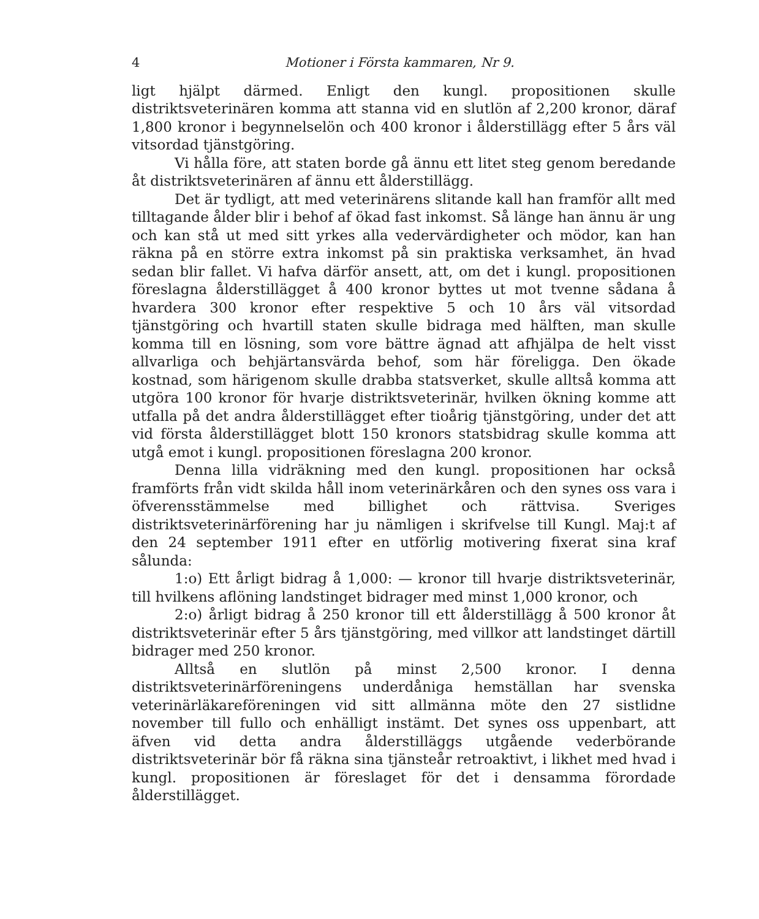4 Motioner i Första kammaren, Nr 9.
ligt hjälpt därmed. Enligt den kungl. propositionen skulle distriktsveterinären komma att stanna vid en slutlön af 2,200 kronor, däraf 1,800 kronor i begynnelselön och 400 kronor i ålderstillägg efter 5 års väl vitsordad tjänstgöring.
Vi hålla före, att staten borde gå ännu ett litet steg genom beredande åt distriktsveterinären af ännu ett ålderstillägg.
Det är tydligt, att med veterinärens slitande kall han framför allt med tilltagande ålder blir i behof af ökad fast inkomst. Så länge han ännu är ung och kan stå ut med sitt yrkes alla vedervärdigheter och mödor, kan han räkna på en större extra inkomst på sin praktiska verksamhet, än hvad sedan blir fallet. Vi hafva därför ansett, att, om det i kungl. propositionen föreslagna ålderstillägget å 400 kronor byttes ut mot tvenne sådana å hvardera 300 kronor efter respektive 5 och 10 års väl vitsordad tjänstgöring och hvartill staten skulle bidraga med hälften, man skulle komma till en lösning, som vore bättre ägnad att afhjälpa de helt visst allvarliga och behjärtansvärda behof, som här föreligga. Den ökade kostnad, som härigenom skulle drabba statsverket, skulle alltså komma att utgöra 100 kronor för hvarje distriktsveterinär, hvilken ökning komme att utfalla på det andra ålderstillägget efter tioårig tjänstgöring, under det att vid första ålderstillägget blott 150 kronors statsbidrag skulle komma att utgå emot i kungl. propositionen föreslagna 200 kronor.
Denna lilla vidräkning med den kungl. propositionen har också framförts från vidt skilda håll inom veterinärkåren och den synes oss vara i öfverensstämmelse med billighet och rättvisa. Sveriges distriktsveterinärförening har ju nämligen i skrifvelse till Kungl. Maj:t af den 24 september 1911 efter en utförlig motivering fixerat sina kraf sålunda:
1:o) Ett årligt bidrag å 1,000: — kronor till hvarje distriktsveterinär, till hvilkens aflöning landstinget bidrager med minst 1,000 kronor, och
2:o) årligt bidrag å 250 kronor till ett ålderstillägg å 500 kronor åt distriktsveterinär efter 5 års tjänstgöring, med villkor att landstinget därtill bidrager med 250 kronor.
Alltså en slutlön på minst 2,500 kronor. I denna distriktsveterinärföreningens underdåniga hemställan har svenska veterinärläkareföreningen vid sitt allmänna möte den 27 sistlidne november till fullo och enhälligt instämt. Det synes oss uppenbart, att äfven vid detta andra ålderstilläggs utgående vederbörande distriktsveterinär bör få räkna sina tjänsteår retroaktivt, i likhet med hvad i kungl. propositionen är föreslaget för det i densamma förordade ålderstillägget.